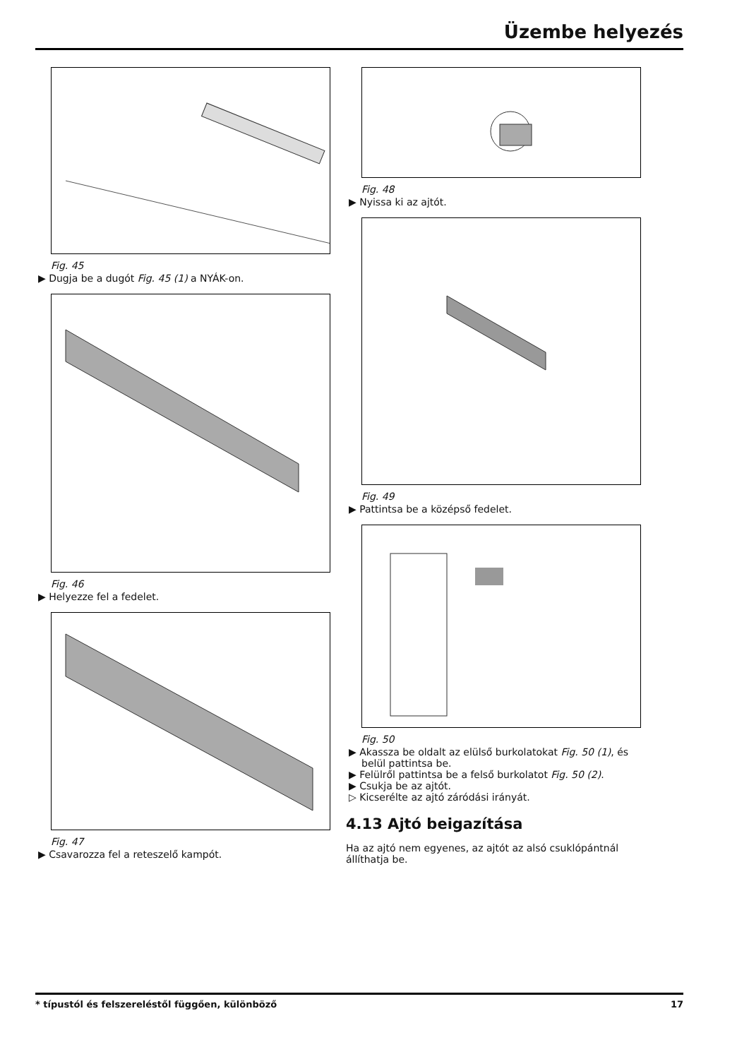Üzembe helyezés
Fig. 45
▶ Dugja be a dugót Fig. 45 (1) a NYÁK-on.
Fig. 46
▶ Helyezze fel a fedelet.
Fig. 47
▶ Csavarozza fel a reteszelő kampót.
Fig. 48
▶ Nyissa ki az ajtót.
Fig. 49
▶ Pattintsa be a középső fedelet.
Fig. 50
▶ Akassza be oldalt az elülső burkolatokat Fig. 50 (1), és belül pattintsa be.
▶ Felülről pattintsa be a felső burkolatot Fig. 50 (2).
▶ Csukja be az ajtót.
▷ Kicserélte az ajtó záródási irányát.
4.13 Ajtó beigazítása
Ha az ajtó nem egyenes, az ajtót az alsó csuklópántnál állít­hatja be.
* típustól és felszereléstől függően, különböző 17